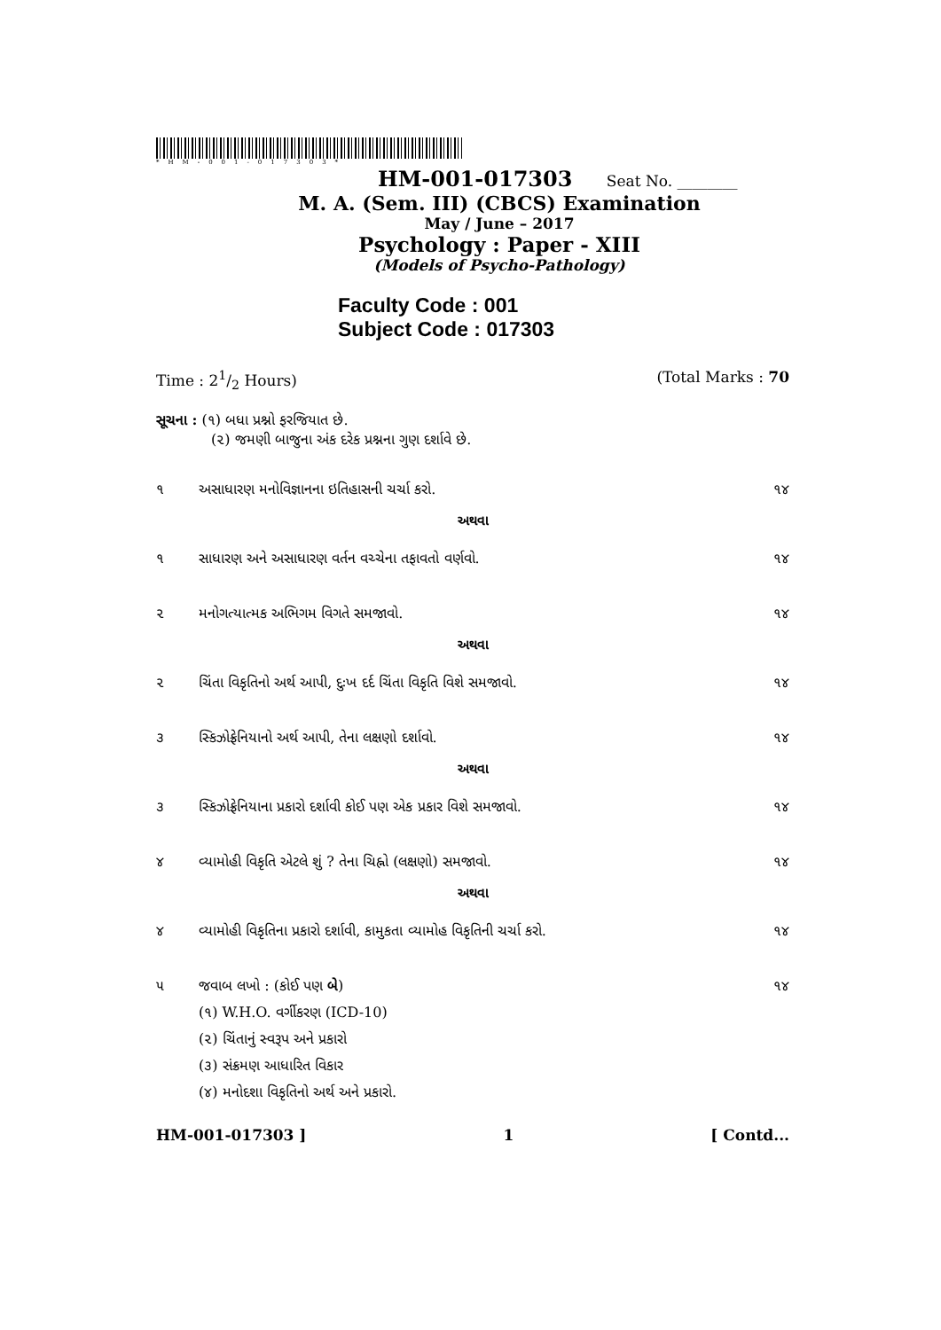*HM-001-017303*
HM-001-017303 Seat No. ________
M. A. (Sem. III) (CBCS) Examination
May / June – 2017
Psychology : Paper - XIII
(Models of Psycho-Pathology)
Faculty Code : 001
Subject Code : 017303
Time : 21/2 Hours) (Total Marks : 70
સૂચના : (૧) બધા પ્રશ્નો ફરજિયાત છે.
(૨) જમણી બાજુના અંક દરેક પ્રશ્નના ગુણ દર્શાવે છે.
૧ અસાધારણ મનોવિજ્ઞાનના ઇતિહાસની ચર્ચા કરો. ૧૪
અથવા
૧ સાધારણ અને અસાધારણ વર્તન વચ્ચેના તફાવતો વર્ણવો. ૧૪
૨ મનોગત્યાત્મક અભિગમ વિગતે સમજાવો. ૧૪
અથવા
૨ ચિંતા વિકૃતિનો અર્થ આપી, દુઃખ દર્દ ચિંતા વિકૃતિ વિશે સમજાવો. ૧૪
૩ સ્કિઝોફ્રેનિયાનો અર્થ આપી, તેના લક્ષણો દર્શાવો. ૧૪
અથવા
૩ સ્કિઝોફ્રેનિયાના પ્રકારો દર્શાવી કોઈ પણ એક પ્રકાર વિશે સમજાવો. ૧૪
૪ વ્યામોહી વિકૃતિ એટલે શું ? તેના ચિહ્નો (લક્ષણો) સમજાવો. ૧૪
અથવા
૪ વ્યામોહી વિકૃતિના પ્રકારો દર્શાવી, કામુકતા વ્યામોહ વિકૃતિની ચર્ચા કરો. ૧૪
૫ જવાબ લખો : (કોઈ પણ બે) ૧૪
(૧) W.H.O. વર્ગીકરણ (ICD-10)
(૨) ચિંતાનું સ્વરૂપ અને પ્રકારો
(૩) સંક્રમણ આધારિત વિકાર
(૪) મનોદશા વિકૃતિનો અર્થ અને પ્રકારો.
HM-001-017303 ] 1 [ Contd...